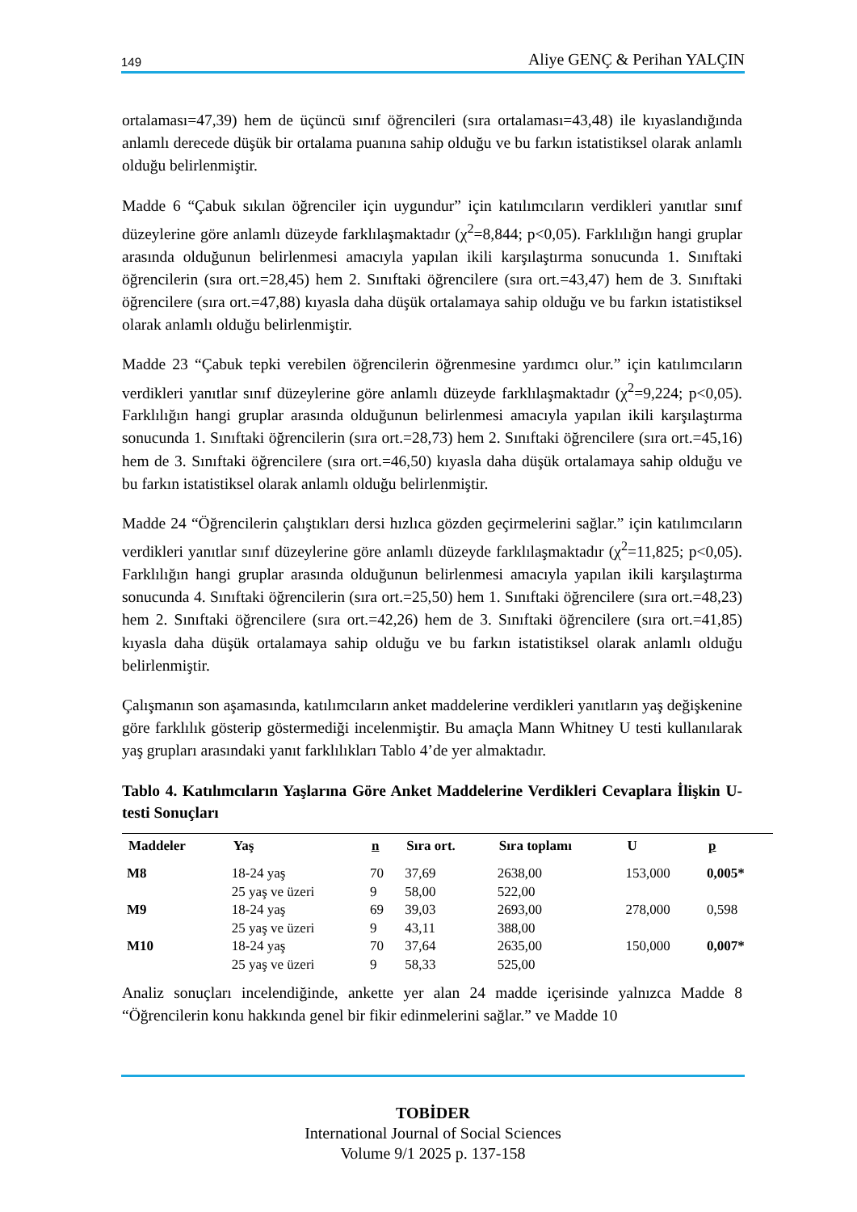149 Aliye GENÇ & Perihan YALÇIN
ortalaması=47,39) hem de üçüncü sınıf öğrencileri (sıra ortalaması=43,48) ile kıyaslandığında anlamlı derecede düşük bir ortalama puanına sahip olduğu ve bu farkın istatistiksel olarak anlamlı olduğu belirlenmiştir.
Madde 6 “Çabuk sıkılan öğrenciler için uygundur” için katılımcıların verdikleri yanıtlar sınıf düzeylerine göre anlamlı düzeyde farklılaşmaktadır (χ<sup>2</sup>=8,844; p<0,05). Farklılığın hangi gruplar arasında olduğunun belirlenmesi amacıyla yapılan ikili karşılaştırma sonucunda 1. Sınıftaki öğrencilerin (sıra ort.=28,45) hem 2. Sınıftaki öğrencilere (sıra ort.=43,47) hem de 3. Sınıftaki öğrencilere (sıra ort.=47,88) kıyasla daha düşük ortalamaya sahip olduğu ve bu farkın istatistiksel olarak anlamlı olduğu belirlenmiştir.
Madde 23 “Çabuk tepki verebilen öğrencilerin öğrenmesine yardımcı olur.” için katılımcıların verdikleri yanıtlar sınıf düzeylerine göre anlamlı düzeyde farklılaşmaktadır (χ<sup>2</sup>=9,224; p<0,05). Farklılığın hangi gruplar arasında olduğunun belirlenmesi amacıyla yapılan ikili karşılaştırma sonucunda 1. Sınıftaki öğrencilerin (sıra ort.=28,73) hem 2. Sınıftaki öğrencilere (sıra ort.=45,16) hem de 3. Sınıftaki öğrencilere (sıra ort.=46,50) kıyasla daha düşük ortalamaya sahip olduğu ve bu farkın istatistiksel olarak anlamlı olduğu belirlenmiştir.
Madde 24 “Öğrencilerin çalıştıkları dersi hızlıca gözden geçirmelerini sağlar.” için katılımcıların verdikleri yanıtlar sınıf düzeylerine göre anlamlı düzeyde farklılaşmaktadır (χ<sup>2</sup>=11,825; p<0,05). Farklılığın hangi gruplar arasında olduğunun belirlenmesi amacıyla yapılan ikili karşılaştırma sonucunda 4. Sınıftaki öğrencilerin (sıra ort.=25,50) hem 1. Sınıftaki öğrencilere (sıra ort.=48,23) hem 2. Sınıftaki öğrencilere (sıra ort.=42,26) hem de 3. Sınıftaki öğrencilere (sıra ort.=41,85) kıyasla daha düşük ortalamaya sahip olduğu ve bu farkın istatistiksel olarak anlamlı olduğu belirlenmiştir.
Çalışmanın son aşamasında, katılımcıların anket maddelerine verdikleri yanıtların yaş değişkenine göre farklılık gösterip göstermediği incelenmiştir. Bu amaçla Mann Whitney U testi kullanılarak yaş grupları arasındaki yanıt farklılıkları Tablo 4’de yer almaktadır.
Tablo 4. Katılımcıların Yaşlarına Göre Anket Maddelerine Verdikleri Cevaplara İlişkin U-testi Sonuçları
| Maddeler | Yaş | n | Sıra ort. | Sıra toplamı | U | p |
| --- | --- | --- | --- | --- | --- | --- |
| M8 | 18-24 yaş | 70 | 37,69 | 2638,00 | 153,000 | 0,005* |
| | 25 yaş ve üzeri | 9 | 58,00 | 522,00 | | |
| M9 | 18-24 yaş | 69 | 39,03 | 2693,00 | 278,000 | 0,598 |
| | 25 yaş ve üzeri | 9 | 43,11 | 388,00 | | |
| M10 | 18-24 yaş | 70 | 37,64 | 2635,00 | 150,000 | 0,007* |
| | 25 yaş ve üzeri | 9 | 58,33 | 525,00 | | |
Analiz sonuçları incelendiğinde, ankette yer alan 24 madde içerisinde yalnızca Madde 8 “Öğrencilerin konu hakkında genel bir fikir edinmelerini sağlar.” ve Madde 10
TOBİDER
International Journal of Social Sciences
Volume 9/1 2025 p. 137-158